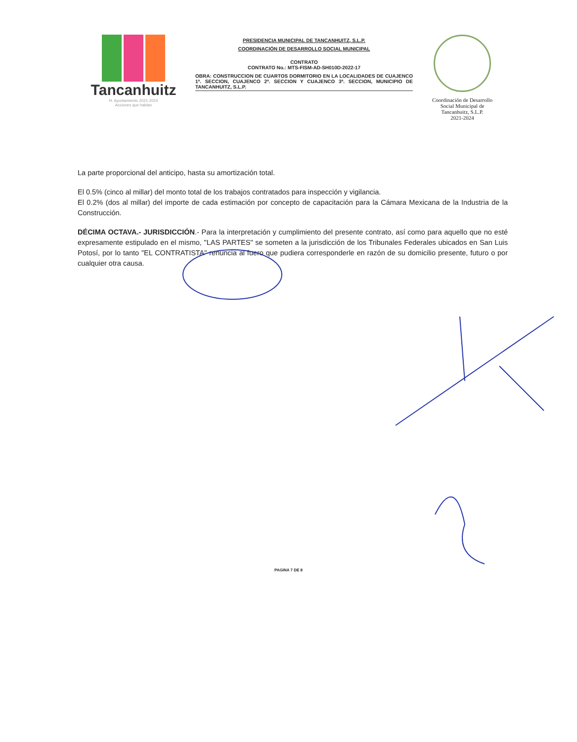Tancanhuitz
H. Ayuntamiento 2021-2024
Acciones que hablan
PRESIDENCIA MUNICIPAL DE TANCANHUITZ, S.L.P.
COORDINACIÓN DE DESARROLLO SOCIAL MUNICIPAL
CONTRATO
CONTRATO No.: MTS-FISM-AD-SH010D-2022-17
OBRA: CONSTRUCCION DE CUARTOS DORMITORIO EN LA LOCALIDADES DE CUAJENCO 1ª. SECCION, CUAJENCO 2ª. SECCION Y CUAJENCO 3ª. SECCION, MUNICIPIO DE TANCANHUITZ, S.L.P.
Coordinación de Desarrollo
Social Municipal de
Tancanhuitz, S.L.P.
2021-2024
La parte proporcional del anticipo, hasta su amortización total.
El 0.5% (cinco al millar) del monto total de los trabajos contratados para inspección y vigilancia.
El 0.2% (dos al millar) del importe de cada estimación por concepto de capacitación para la Cámara Mexicana de la Industria de la Construcción.
DÉCIMA OCTAVA.- JURISDICCIÓN.- Para la interpretación y cumplimiento del presente contrato, así como para aquello que no esté expresamente estipulado en el mismo, "LAS PARTES" se someten a la jurisdicción de los Tribunales Federales ubicados en San Luis Potosí, por lo tanto "EL CONTRATISTA" renuncia al fuero que pudiera corresponderle en razón de su domicilio presente, futuro o por cualquier otra causa.
PAGINA 7 DE 8